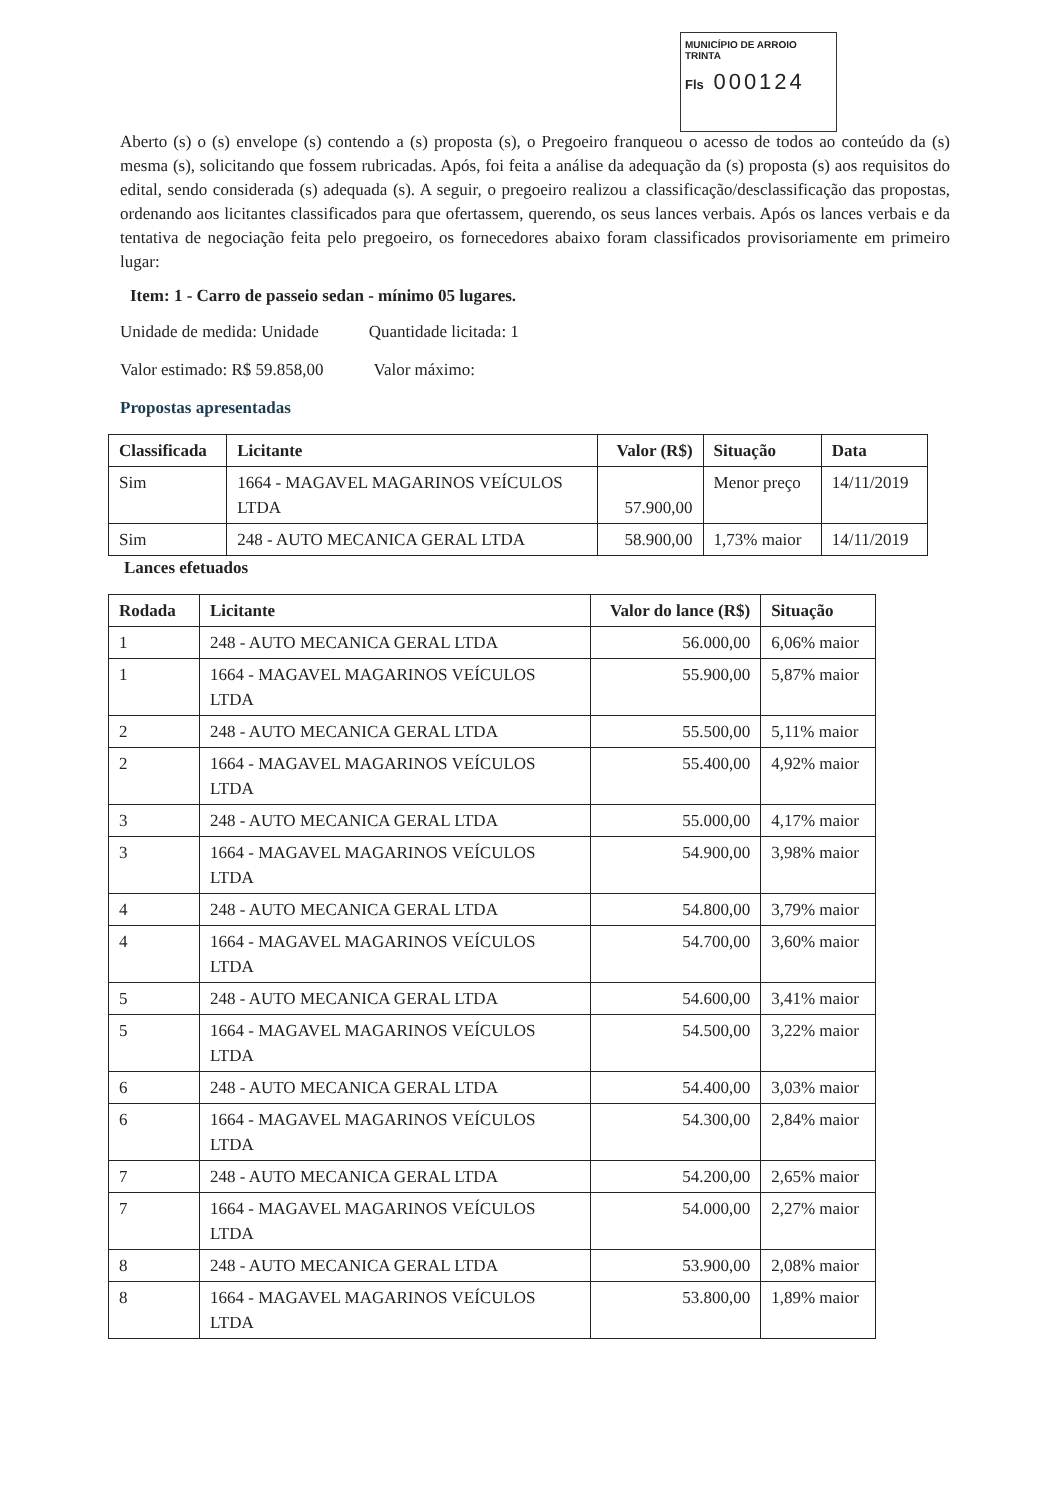MUNICÍPIO DE ARROIO TRINTA
Fls 000124
Aberto (s) o (s) envelope (s) contendo a (s) proposta (s), o Pregoeiro franqueou o acesso de todos ao conteúdo da (s) mesma (s), solicitando que fossem rubricadas. Após, foi feita a análise da adequação da (s) proposta (s) aos requisitos do edital, sendo considerada (s) adequada (s). A seguir, o pregoeiro realizou a classificação/desclassificação das propostas, ordenando aos licitantes classificados para que ofertassem, querendo, os seus lances verbais. Após os lances verbais e da tentativa de negociação feita pelo pregoeiro, os fornecedores abaixo foram classificados provisoriamente em primeiro lugar:
Item: 1 - Carro de passeio sedan - mínimo 05 lugares.
Unidade de medida: Unidade Quantidade licitada: 1
Valor estimado: R$ 59.858,00 Valor máximo:
Propostas apresentadas
| Classificada | Licitante | Valor (R$) | Situação | Data |
| --- | --- | --- | --- | --- |
| Sim | 1664 - MAGAVEL MAGARINOS VEÍCULOS LTDA | 57.900,00 | Menor preço | 14/11/2019 |
| Sim | 248 - AUTO MECANICA GERAL LTDA | 58.900,00 | 1,73% maior | 14/11/2019 |
Lances efetuados
| Rodada | Licitante | Valor do lance (R$) | Situação |
| --- | --- | --- | --- |
| 1 | 248 - AUTO MECANICA GERAL LTDA | 56.000,00 | 6,06% maior |
| 1 | 1664 - MAGAVEL MAGARINOS VEÍCULOS LTDA | 55.900,00 | 5,87% maior |
| 2 | 248 - AUTO MECANICA GERAL LTDA | 55.500,00 | 5,11% maior |
| 2 | 1664 - MAGAVEL MAGARINOS VEÍCULOS LTDA | 55.400,00 | 4,92% maior |
| 3 | 248 - AUTO MECANICA GERAL LTDA | 55.000,00 | 4,17% maior |
| 3 | 1664 - MAGAVEL MAGARINOS VEÍCULOS LTDA | 54.900,00 | 3,98% maior |
| 4 | 248 - AUTO MECANICA GERAL LTDA | 54.800,00 | 3,79% maior |
| 4 | 1664 - MAGAVEL MAGARINOS VEÍCULOS LTDA | 54.700,00 | 3,60% maior |
| 5 | 248 - AUTO MECANICA GERAL LTDA | 54.600,00 | 3,41% maior |
| 5 | 1664 - MAGAVEL MAGARINOS VEÍCULOS LTDA | 54.500,00 | 3,22% maior |
| 6 | 248 - AUTO MECANICA GERAL LTDA | 54.400,00 | 3,03% maior |
| 6 | 1664 - MAGAVEL MAGARINOS VEÍCULOS LTDA | 54.300,00 | 2,84% maior |
| 7 | 248 - AUTO MECANICA GERAL LTDA | 54.200,00 | 2,65% maior |
| 7 | 1664 - MAGAVEL MAGARINOS VEÍCULOS LTDA | 54.000,00 | 2,27% maior |
| 8 | 248 - AUTO MECANICA GERAL LTDA | 53.900,00 | 2,08% maior |
| 8 | 1664 - MAGAVEL MAGARINOS VEÍCULOS LTDA | 53.800,00 | 1,89% maior |